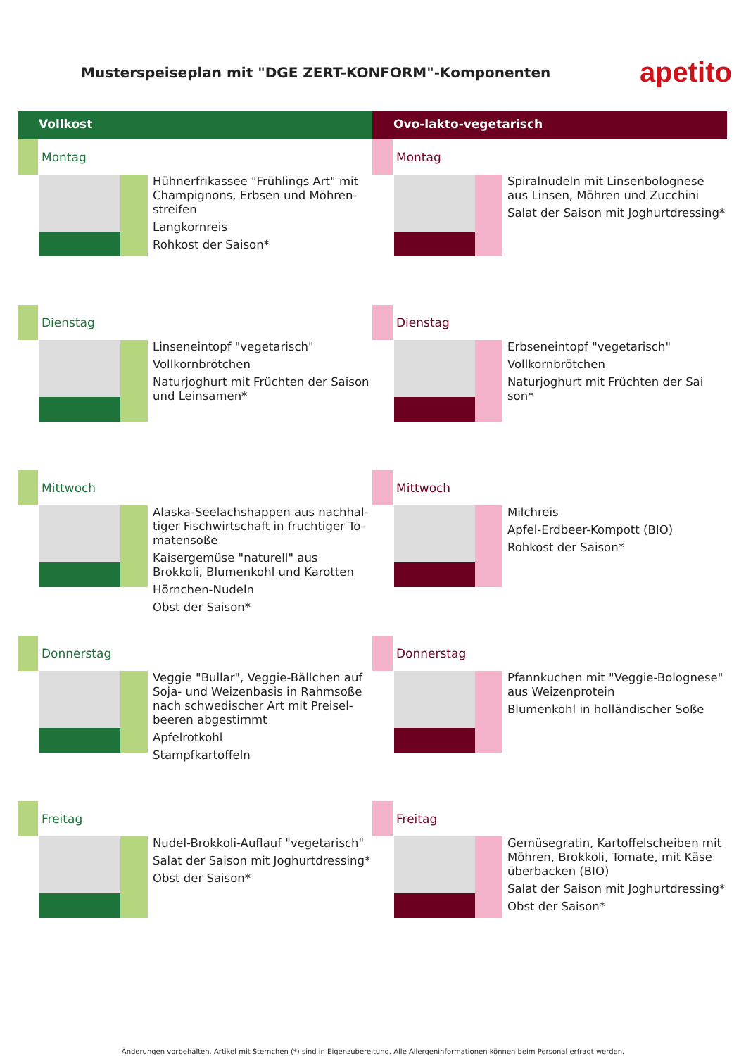Musterspeiseplan mit "DGE ZERT-KONFORM"-Komponenten
apetito
Vollkost
Montag
Hühnerfrikassee "Frühlings Art" mit Champignons, Erbsen und Möhren-streifen
Langkornreis
Rohkost der Saison*
Dienstag
Linseneintopf "vegetarisch"
Vollkornbrötchen
Naturjoghurt mit Früchten der Saison und Leinsamen*
Mittwoch
Alaska-Seelachshappen aus nachhal-tiger Fischwirtschaft in fruchtiger To-matensoße
Kaisergemüse "naturell" aus Brokkoli, Blumenkohl und Karotten
Hörnchen-Nudeln
Obst der Saison*
Donnerstag
Veggie "Bullar", Veggie-Bällchen auf Soja- und Weizenbasis in Rahmsoße nach schwedischer Art mit Preisel-beeren abgestimmt
Apfelrotkohl
Stampfkartoffeln
Freitag
Nudel-Brokkoli-Auflauf "vegetarisch"
Salat der Saison mit Joghurtdressing*
Obst der Saison*
Ovo-lakto-vegetarisch
Montag
Spiralnudeln mit Linsenbolognese aus Linsen, Möhren und Zucchini
Salat der Saison mit Joghurtdressing*
Dienstag
Erbseneintopf "vegetarisch"
Vollkornbrötchen
Naturjoghurt mit Früchten der Sai son*
Mittwoch
Milchreis
Apfel-Erdbeer-Kompott (BIO)
Rohkost der Saison*
Donnerstag
Pfannkuchen mit "Veggie-Bolognese" aus Weizenprotein
Blumenkohl in holländischer Soße
Freitag
Gemüsegratin, Kartoffelscheiben mit Möhren, Brokkoli, Tomate, mit Käse überbacken (BIO)
Salat der Saison mit Joghurtdressing*
Obst der Saison*
Änderungen vorbehalten. Artikel mit Sternchen (*) sind in Eigenzubereitung. Alle Allergeninformationen können beim Personal erfragt werden.